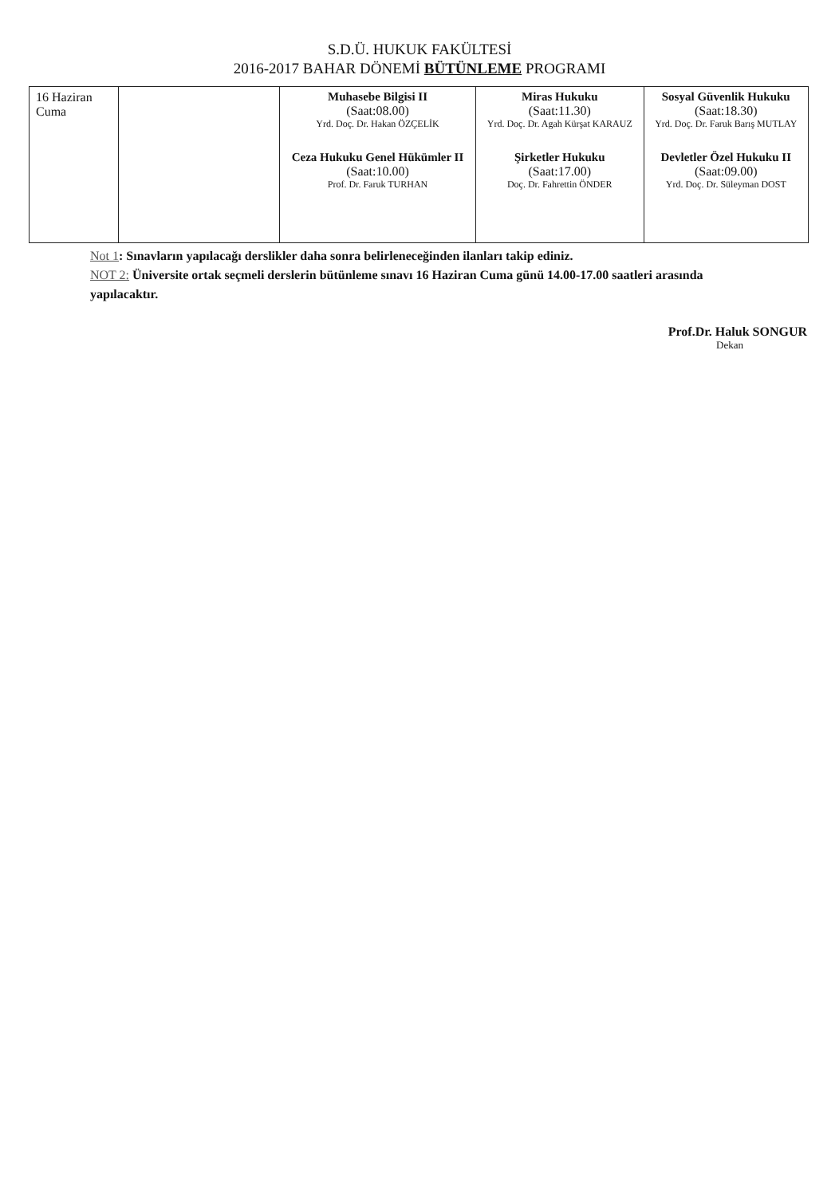S.D.Ü. HUKUK FAKÜLTESİ
2016-2017 BAHAR DÖNEMİ BÜTÜNLEME PROGRAMI
| 16 Haziran Cuma | | Muhasebe Bilgisi II (Saat:08.00) Yrd. Doç. Dr. Hakan ÖZÇELİK Ceza Hukuku Genel Hükümler II (Saat:10.00) Prof. Dr. Faruk TURHAN | Miras Hukuku (Saat:11.30) Yrd. Doç. Dr. Agah Kürşat KARAUZ Şirketler Hukuku (Saat:17.00) Doç. Dr. Fahrettin ÖNDER | Sosyal Güvenlik Hukuku (Saat:18.30) Yrd. Doç. Dr. Faruk Barış MUTLAY Devletler Özel Hukuku II (Saat:09.00) Yrd. Doç. Dr. Süleyman DOST |
Not 1: Sınavların yapılacağı derslikler daha sonra belirleneceğinden ilanları takip ediniz.
NOT 2: Üniversite ortak seçmeli derslerin bütünleme sınavı 16 Haziran Cuma günü 14.00-17.00 saatleri arasında yapılacaktır.
Prof.Dr. Haluk SONGUR
Dekan